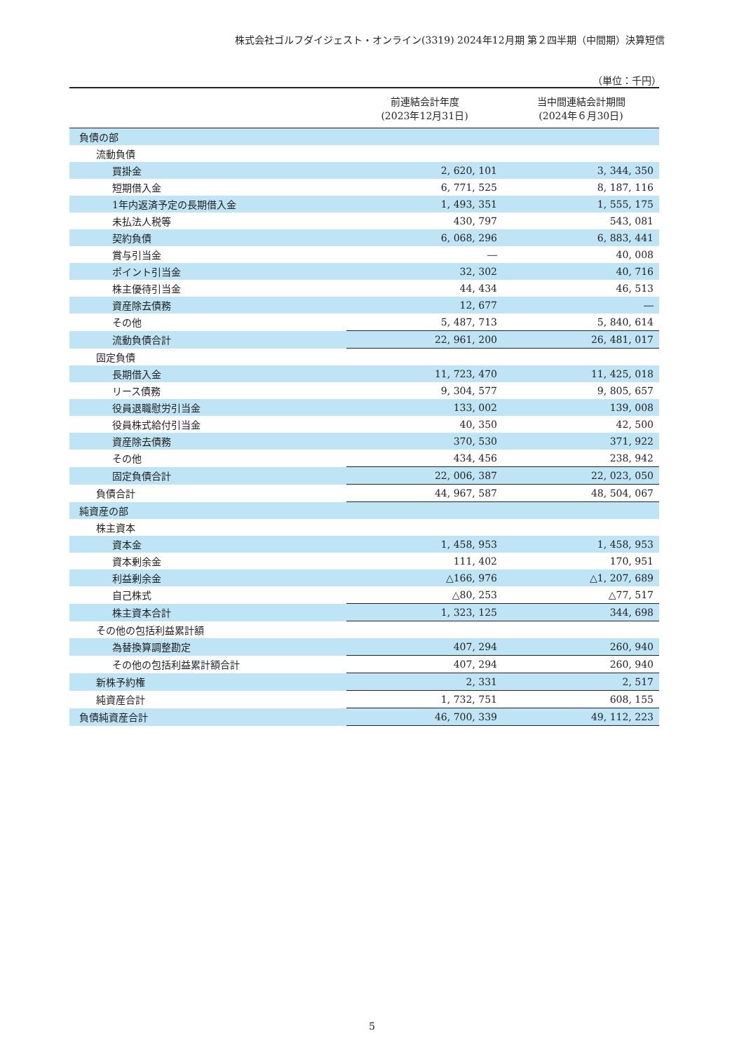株式会社ゴルフダイジェスト・オンライン(3319) 2024年12月期 第２四半期（中間期）決算短信
（単位：千円）
| | 前連結会計年度 (2023年12月31日) | 当中間連結会計期間 (2024年６月30日) |
| --- | --- | --- |
| 負債の部 | | |
| 流動負債 | | |
| 買掛金 | 2, 620, 101 | 3, 344, 350 |
| 短期借入金 | 6, 771, 525 | 8, 187, 116 |
| 1年内返済予定の長期借入金 | 1, 493, 351 | 1, 555, 175 |
| 未払法人税等 | 430, 797 | 543, 081 |
| 契約負債 | 6, 068, 296 | 6, 883, 441 |
| 賞与引当金 | ― | 40, 008 |
| ポイント引当金 | 32, 302 | 40, 716 |
| 株主優待引当金 | 44, 434 | 46, 513 |
| 資産除去債務 | 12, 677 | ― |
| その他 | 5, 487, 713 | 5, 840, 614 |
| 流動負債合計 | 22, 961, 200 | 26, 481, 017 |
| 固定負債 | | |
| 長期借入金 | 11, 723, 470 | 11, 425, 018 |
| リース債務 | 9, 304, 577 | 9, 805, 657 |
| 役員退職慰労引当金 | 133, 002 | 139, 008 |
| 役員株式給付引当金 | 40, 350 | 42, 500 |
| 資産除去債務 | 370, 530 | 371, 922 |
| その他 | 434, 456 | 238, 942 |
| 固定負債合計 | 22, 006, 387 | 22, 023, 050 |
| 負債合計 | 44, 967, 587 | 48, 504, 067 |
| 純資産の部 | | |
| 株主資本 | | |
| 資本金 | 1, 458, 953 | 1, 458, 953 |
| 資本剰余金 | 111, 402 | 170, 951 |
| 利益剰余金 | △166, 976 | △1, 207, 689 |
| 自己株式 | △80, 253 | △77, 517 |
| 株主資本合計 | 1, 323, 125 | 344, 698 |
| その他の包括利益累計額 | | |
| 為替換算調整勘定 | 407, 294 | 260, 940 |
| その他の包括利益累計額合計 | 407, 294 | 260, 940 |
| 新株予約権 | 2, 331 | 2, 517 |
| 純資産合計 | 1, 732, 751 | 608, 155 |
| 負債純資産合計 | 46, 700, 339 | 49, 112, 223 |
5